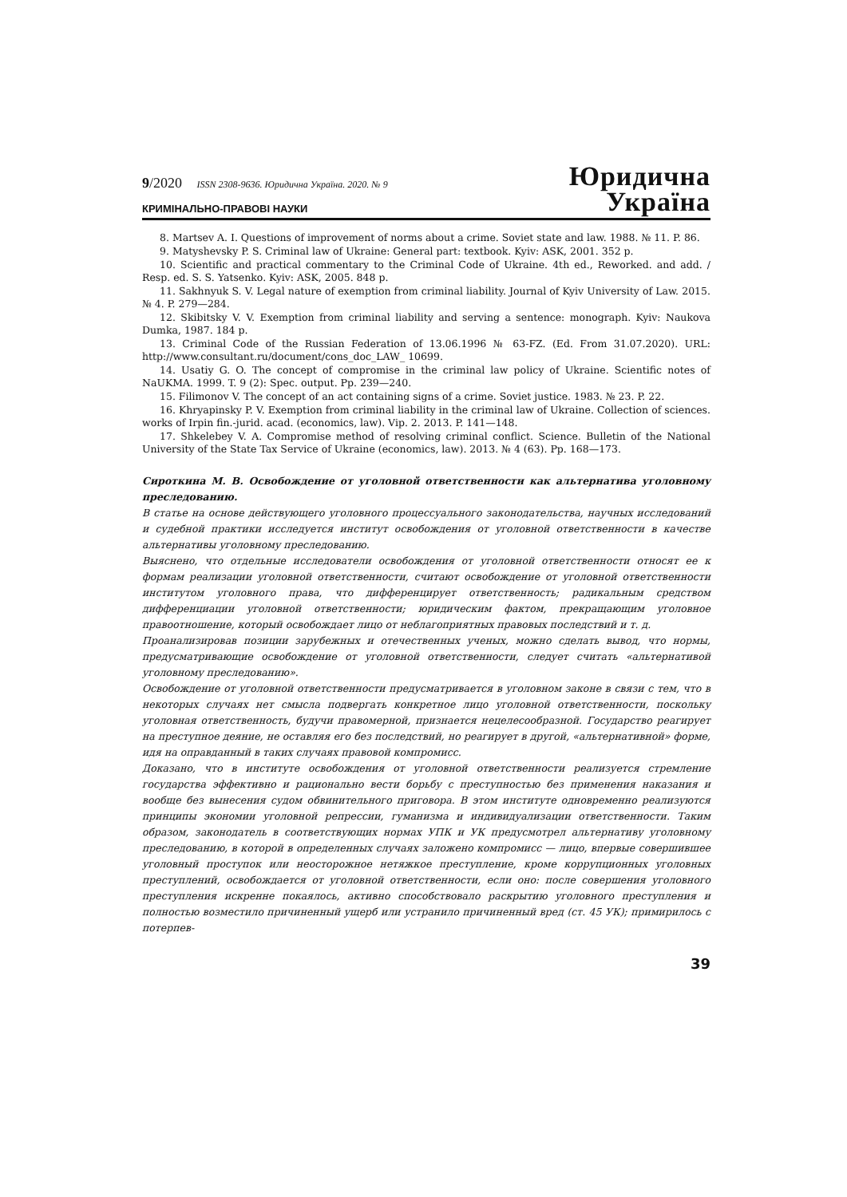9/2020 ISSN 2308-9636. Юридична Україна. 2020. № 9
КРИМІНАЛЬНО-ПРАВОВІ НАУКИ
Юридична
Україна
8. Martsev A. I. Questions of improvement of norms about a crime. Soviet state and law. 1988. № 11. P. 86.
9. Matyshevsky P. S. Criminal law of Ukraine: General part: textbook. Kyiv: ASK, 2001. 352 p.
10. Scientific and practical commentary to the Criminal Code of Ukraine. 4th ed., Reworked. and add. / Resp. ed. S. S. Yatsenko. Kyiv: ASK, 2005. 848 p.
11. Sakhnyuk S. V. Legal nature of exemption from criminal liability. Journal of Kyiv University of Law. 2015. № 4. P. 279—284.
12. Skibitsky V. V. Exemption from criminal liability and serving a sentence: monograph. Kyiv: Naukova Dumka, 1987. 184 p.
13. Criminal Code of the Russian Federation of 13.06.1996 № 63-FZ. (Ed. From 31.07.2020). URL: http://www.consultant.ru/document/cons_doc_LAW_ 10699.
14. Usatiy G. O. The concept of compromise in the criminal law policy of Ukraine. Scientific notes of NaUKMA. 1999. T. 9 (2): Spec. output. Pp. 239—240.
15. Filimonov V. The concept of an act containing signs of a crime. Soviet justice. 1983. № 23. P. 22.
16. Khryapinsky P. V. Exemption from criminal liability in the criminal law of Ukraine. Collection of sciences. works of Irpin fin.-jurid. acad. (economics, law). Vip. 2. 2013. P. 141—148.
17. Shkelebey V. A. Compromise method of resolving criminal conflict. Science. Bulletin of the National University of the State Tax Service of Ukraine (economics, law). 2013. № 4 (63). Pp. 168—173.
Сироткина М. В. Освобождение от уголовной ответственности как альтернатива уголовному преследованию.
В статье на основе действующего уголовного процессуального законодательства, научных исследований и судебной практики исследуется институт освобождения от уголовной ответственности в качестве альтернативы уголовному преследованию.
Выяснено, что отдельные исследователи освобождения от уголовной ответственности относят ее к формам реализации уголовной ответственности, считают освобождение от уголовной ответственности институтом уголовного права, что дифференцирует ответственность; радикальным средством дифференциации уголовной ответственности; юридическим фактом, прекращающим уголовное правоотношение, который освобождает лицо от неблагоприятных правовых последствий и т. д.
Проанализировав позиции зарубежных и отечественных ученых, можно сделать вывод, что нормы, предусматривающие освобождение от уголовной ответственности, следует считать «альтернативой уголовному преследованию».
Освобождение от уголовной ответственности предусматривается в уголовном законе в связи с тем, что в некоторых случаях нет смысла подвергать конкретное лицо уголовной ответственности, поскольку уголовная ответственность, будучи правомерной, признается нецелесообразной. Государство реагирует на преступное деяние, не оставляя его без последствий, но реагирует в другой, «альтернативной» форме, идя на оправданный в таких случаях правовой компромисс.
Доказано, что в институте освобождения от уголовной ответственности реализуется стремление государства эффективно и рационально вести борьбу с преступностью без применения наказания и вообще без вынесения судом обвинительного приговора. В этом институте одновременно реализуются принципы экономии уголовной репрессии, гуманизма и индивидуализации ответственности. Таким образом, законодатель в соответствующих нормах УПК и УК предусмотрел альтернативу уголовному преследованию, в которой в определенных случаях заложено компромисс — лицо, впервые совершившее уголовный проступок или неосторожное нетяжкое преступление, кроме коррупционных уголовных преступлений, освобождается от уголовной ответственности, если оно: после совершения уголовного преступления искренне покаялось, активно способствовало раскрытию уголовного преступления и полностью возместило причиненный ущерб или устранило причиненный вред (ст. 45 УК); примирилось с потерпев-
39